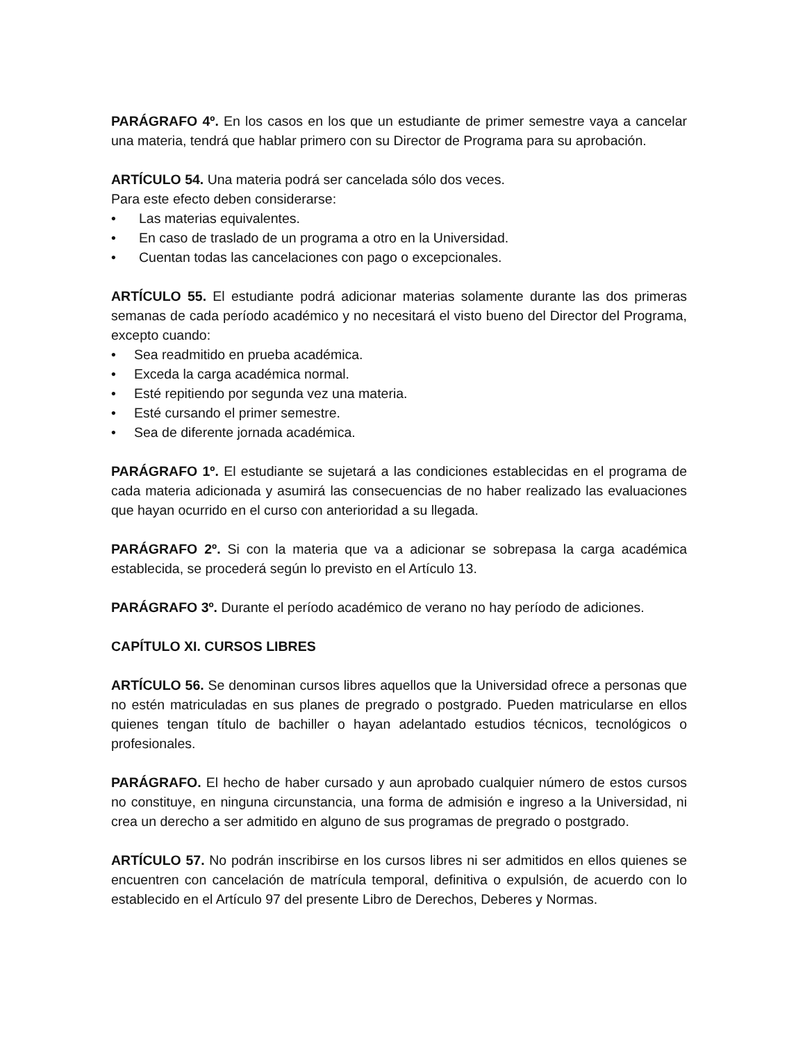PARÁGRAFO 4º. En los casos en los que un estudiante de primer semestre vaya a cancelar una materia, tendrá que hablar primero con su Director de Programa para su aprobación.
ARTÍCULO 54. Una materia podrá ser cancelada sólo dos veces.
Para este efecto deben considerarse:
• Las materias equivalentes.
• En caso de traslado de un programa a otro en la Universidad.
• Cuentan todas las cancelaciones con pago o excepcionales.
ARTÍCULO 55. El estudiante podrá adicionar materias solamente durante las dos primeras semanas de cada período académico y no necesitará el visto bueno del Director del Programa, excepto cuando:
• Sea readmitido en prueba académica.
• Exceda la carga académica normal.
• Esté repitiendo por segunda vez una materia.
• Esté cursando el primer semestre.
• Sea de diferente jornada académica.
PARÁGRAFO 1º. El estudiante se sujetará a las condiciones establecidas en el programa de cada materia adicionada y asumirá las consecuencias de no haber realizado las evaluaciones que hayan ocurrido en el curso con anterioridad a su llegada.
PARÁGRAFO 2º. Si con la materia que va a adicionar se sobrepasa la carga académica establecida, se procederá según lo previsto en el Artículo 13.
PARÁGRAFO 3º. Durante el período académico de verano no hay período de adiciones.
CAPÍTULO XI. CURSOS LIBRES
ARTÍCULO 56. Se denominan cursos libres aquellos que la Universidad ofrece a personas que no estén matriculadas en sus planes de pregrado o postgrado. Pueden matricularse en ellos quienes tengan título de bachiller o hayan adelantado estudios técnicos, tecnológicos o profesionales.
PARÁGRAFO. El hecho de haber cursado y aun aprobado cualquier número de estos cursos no constituye, en ninguna circunstancia, una forma de admisión e ingreso a la Universidad, ni crea un derecho a ser admitido en alguno de sus programas de pregrado o postgrado.
ARTÍCULO 57. No podrán inscribirse en los cursos libres ni ser admitidos en ellos quienes se encuentren con cancelación de matrícula temporal, definitiva o expulsión, de acuerdo con lo establecido en el Artículo 97 del presente Libro de Derechos, Deberes y Normas.